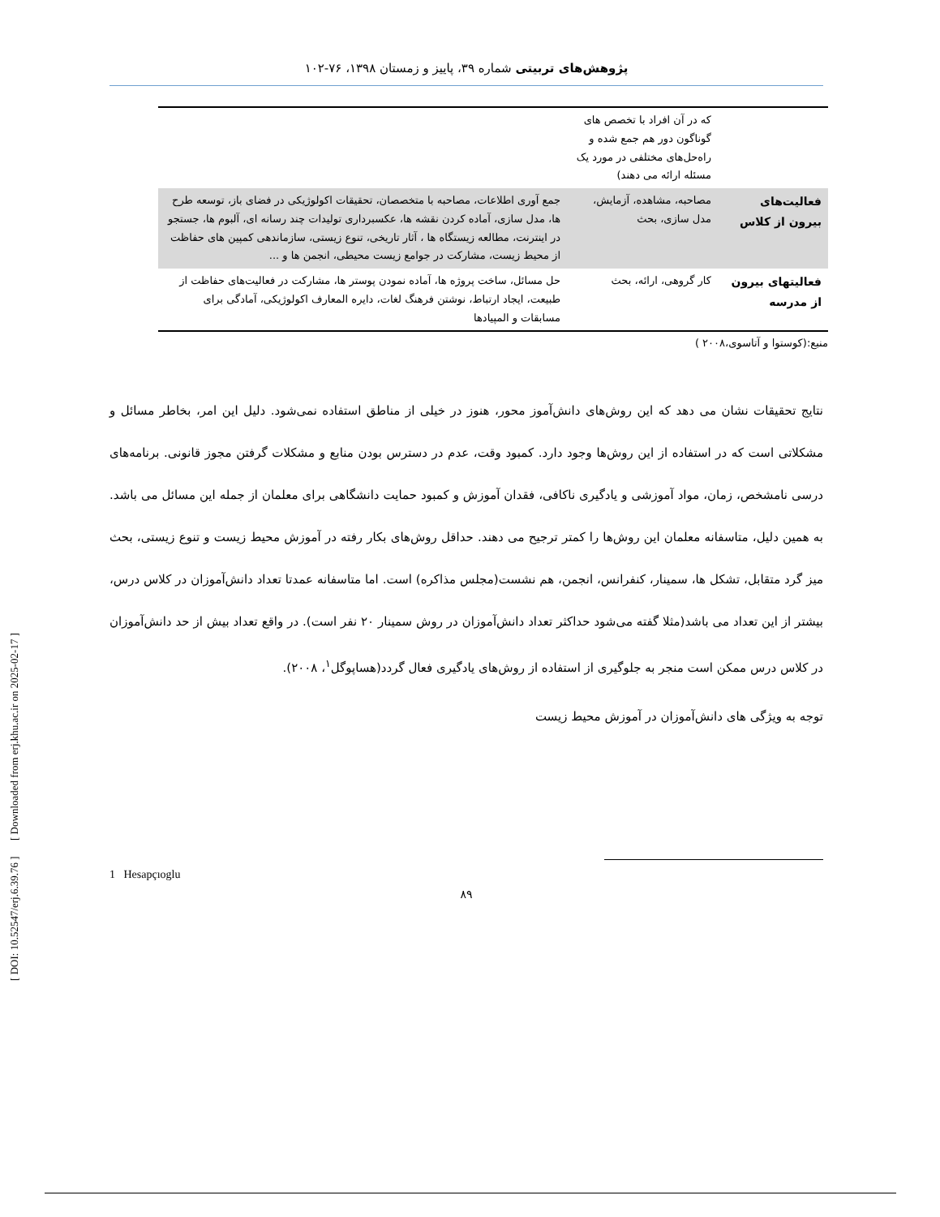پژوهش‌های تربیتی شماره ۳۹، پاییز و زمستان ۱۳۹۸، ۷۶-۱۰۲
| | که در آن افراد با تخصص های گوناگون دور هم جمع شده و راه‌حل‌های مختلفی در مورد یک مسئله ارائه می دهند) | |
| فعالیت‌های بیرون از کلاس | مصاحبه، مشاهده، آزمایش، مدل سازی، بحث | جمع آوری اطلاعات، مصاحبه با متخصصان، تحقیقات اکولوژیکی در فضای باز، توسعه طرح ها، مدل سازی، آماده کردن نقشه ها، عکسبرداری تولیدات چند رسانه ای، آلبوم ها، جستجو در اینترنت، مطالعه زیستگاه ها ، آثار تاریخی، تنوع زیستی، سازماندهی کمپین های حفاظت از محیط زیست، مشارکت در جوامع زیست محیطی، انجمن ها و ... |
| فعالیتهای بیرون از مدرسه | کار گروهی، ارائه، بحث | حل مسائل، ساخت پروژه ها، آماده نمودن پوستر ها، مشارکت در فعالیت‌های حفاظت از طبیعت، ایجاد ارتباط، نوشتن فرهنگ لغات، دایره المعارف اکولوژیکی، آمادگی برای مسابقات و المپیادها |
منبع:(کوستوا و آتاسوی،۲۰۰۸ )
نتایج تحقیقات نشان می دهد که این روش‌های دانش‌آموز محور، هنوز در خیلی از مناطق استفاده نمی‌شود. دلیل این امر، بخاطر مسائل و مشکلاتی است که در استفاده از این روش‌ها وجود دارد. کمبود وقت، عدم در دسترس بودن منابع و مشکلات گرفتن مجوز قانونی. برنامه‌های درسی نامشخص، زمان، مواد آموزشی و یادگیری ناکافی، فقدان آموزش و کمبود حمایت دانشگاهی برای معلمان از جمله این مسائل می باشد. به همین دلیل، متاسفانه معلمان این روش‌ها را کمتر ترجیح می دهند. حداقل روش‌های بکار رفته در آموزش محیط زیست و تنوع زیستی، بحث میز گرد متقابل، تشکل ها، سمینار، کنفرانس، انجمن، هم نشست(مجلس مذاکره) است. اما متاسفانه عمدتا تعداد دانش‌آموزان در کلاس درس، بیشتر از این تعداد می باشد(مثلا گفته می‌شود حداکثر تعداد دانش‌آموزان در روش سمینار ۲۰ نفر است). در واقع تعداد بیش از حد دانش‌آموزان در کلاس درس ممکن است منجر به جلوگیری از استفاده از روش‌های یادگیری فعال گردد(هساپوگل<sup>۱</sup>، ۲۰۰۸).
توجه به ویژگی های دانش‌آموزان در آموزش محیط زیست
1 Hesapçıoglu
۸۹
[ DOI: 10.52547/erj.6.39.76 ] [ Downloaded from erj.khu.ac.ir on 2025-02-17 ]